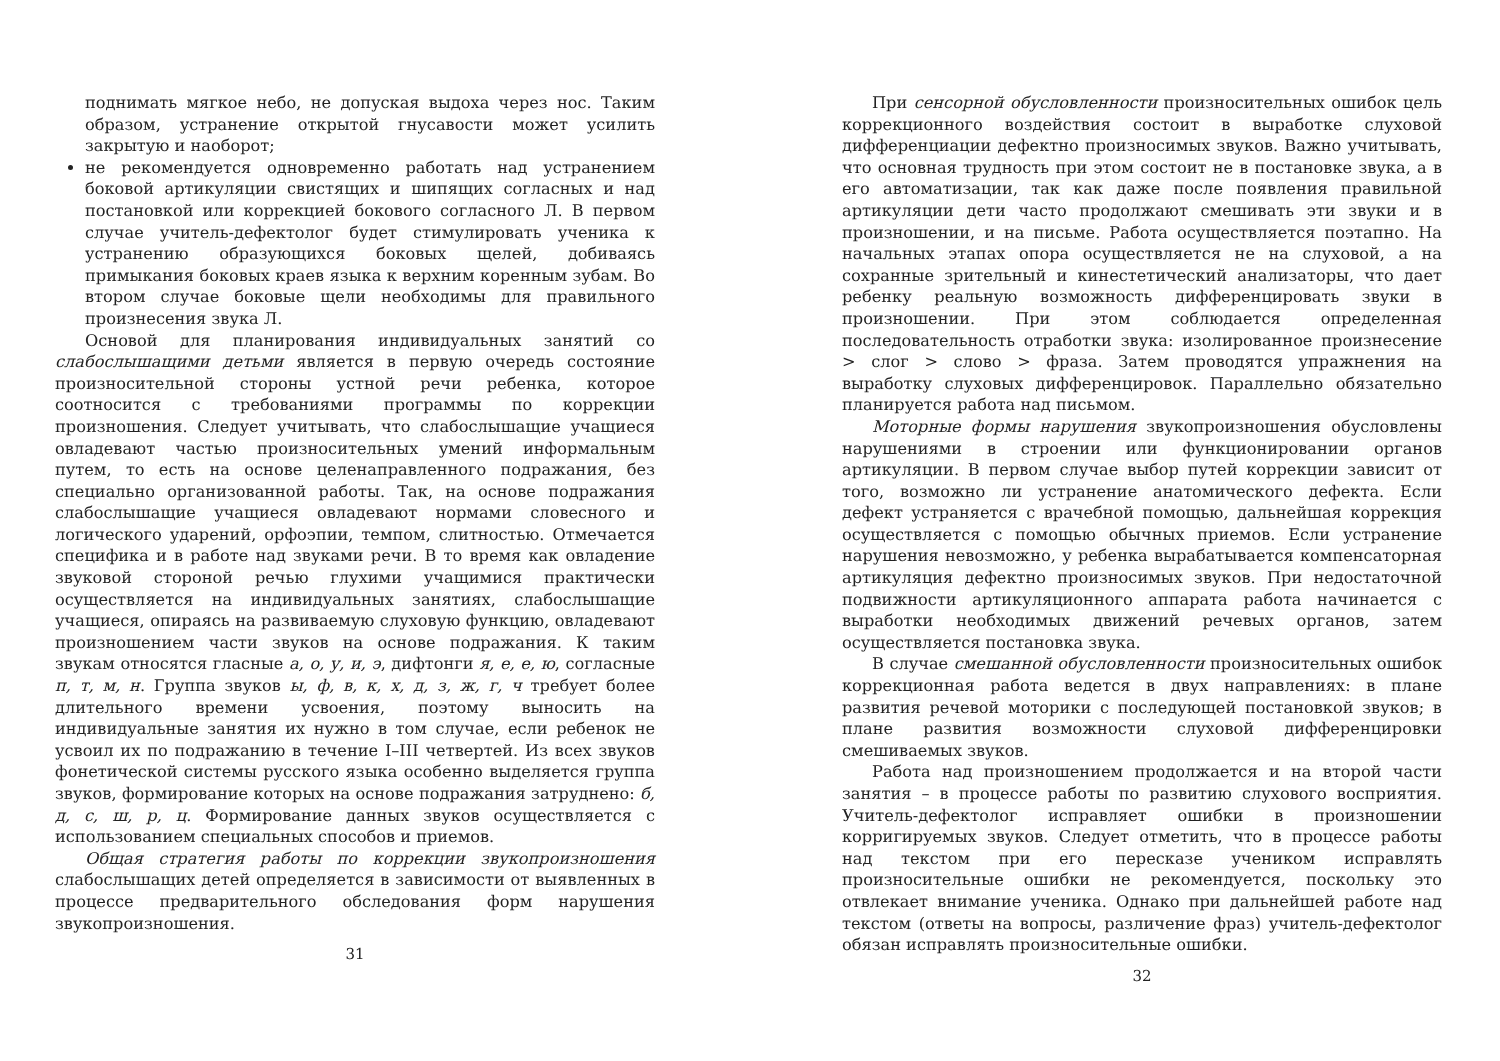поднимать мягкое небо, не допуская выдоха через нос. Таким образом, устранение открытой гнусавости может усилить закрытую и наоборот;
не рекомендуется одновременно работать над устранением боковой артикуляции свистящих и шипящих согласных и над постановкой или коррекцией бокового согласного Л. В первом случае учитель-дефектолог будет стимулировать ученика к устранению образующихся боковых щелей, добиваясь примыкания боковых краев языка к верхним коренным зубам. Во втором случае боковые щели необходимы для правильного произнесения звука Л.
Основой для планирования индивидуальных занятий со слабослышащими детьми является в первую очередь состояние произносительной стороны устной речи ребенка, которое соотносится с требованиями программы по коррекции произношения. Следует учитывать, что слабослышащие учащиеся овладевают частью произносительных умений информальным путем, то есть на основе целенаправленного подражания, без специально организованной работы. Так, на основе подражания слабослышащие учащиеся овладевают нормами словесного и логического ударений, орфоэпии, темпом, слитностью. Отмечается специфика и в работе над звуками речи. В то время как овладение звуковой стороной речью глухими учащимися практически осуществляется на индивидуальных занятиях, слабослышащие учащиеся, опираясь на развиваемую слуховую функцию, овладевают произношением части звуков на основе подражания. К таким звукам относятся гласные а, о, у, и, э, дифтонги я, е, е, ю, согласные п, т, м, н. Группа звуков ы, ф, в, к, х, д, з, ж, г, ч требует более длительного времени усвоения, поэтому выносить на индивидуальные занятия их нужно в том случае, если ребенок не усвоил их по подражанию в течение I–III четвертей. Из всех звуков фонетической системы русского языка особенно выделяется группа звуков, формирование которых на основе подражания затруднено: б, д, с, ш, р, ц. Формирование данных звуков осуществляется с использованием специальных способов и приемов.
Общая стратегия работы по коррекции звукопроизношения слабослышащих детей определяется в зависимости от выявленных в процессе предварительного обследования форм нарушения звукопроизношения.
31
При сенсорной обусловленности произносительных ошибок цель коррекционного воздействия состоит в выработке слуховой дифференциации дефектно произносимых звуков. Важно учитывать, что основная трудность при этом состоит не в постановке звука, а в его автоматизации, так как даже после появления правильной артикуляции дети часто продолжают смешивать эти звуки и в произношении, и на письме. Работа осуществляется поэтапно. На начальных этапах опора осуществляется не на слуховой, а на сохранные зрительный и кинестетический анализаторы, что дает ребенку реальную возможность дифференцировать звуки в произношении. При этом соблюдается определенная последовательность отработки звука: изолированное произнесение > слог > слово > фраза. Затем проводятся упражнения на выработку слуховых дифференцировок. Параллельно обязательно планируется работа над письмом.
Моторные формы нарушения звукопроизношения обусловлены нарушениями в строении или функционировании органов артикуляции. В первом случае выбор путей коррекции зависит от того, возможно ли устранение анатомического дефекта. Если дефект устраняется с врачебной помощью, дальнейшая коррекция осуществляется с помощью обычных приемов. Если устранение нарушения невозможно, у ребенка вырабатывается компенсаторная артикуляция дефектно произносимых звуков. При недостаточной подвижности артикуляционного аппарата работа начинается с выработки необходимых движений речевых органов, затем осуществляется постановка звука.
В случае смешанной обусловленности произносительных ошибок коррекционная работа ведется в двух направлениях: в плане развития речевой моторики с последующей постановкой звуков; в плане развития возможности слуховой дифференцировки смешиваемых звуков.
Работа над произношением продолжается и на второй части занятия – в процессе работы по развитию слухового восприятия. Учитель-дефектолог исправляет ошибки в произношении корригируемых звуков. Следует отметить, что в процессе работы над текстом при его пересказе учеником исправлять произносительные ошибки не рекомендуется, поскольку это отвлекает внимание ученика. Однако при дальнейшей работе над текстом (ответы на вопросы, различение фраз) учитель-дефектолог обязан исправлять произносительные ошибки.
32